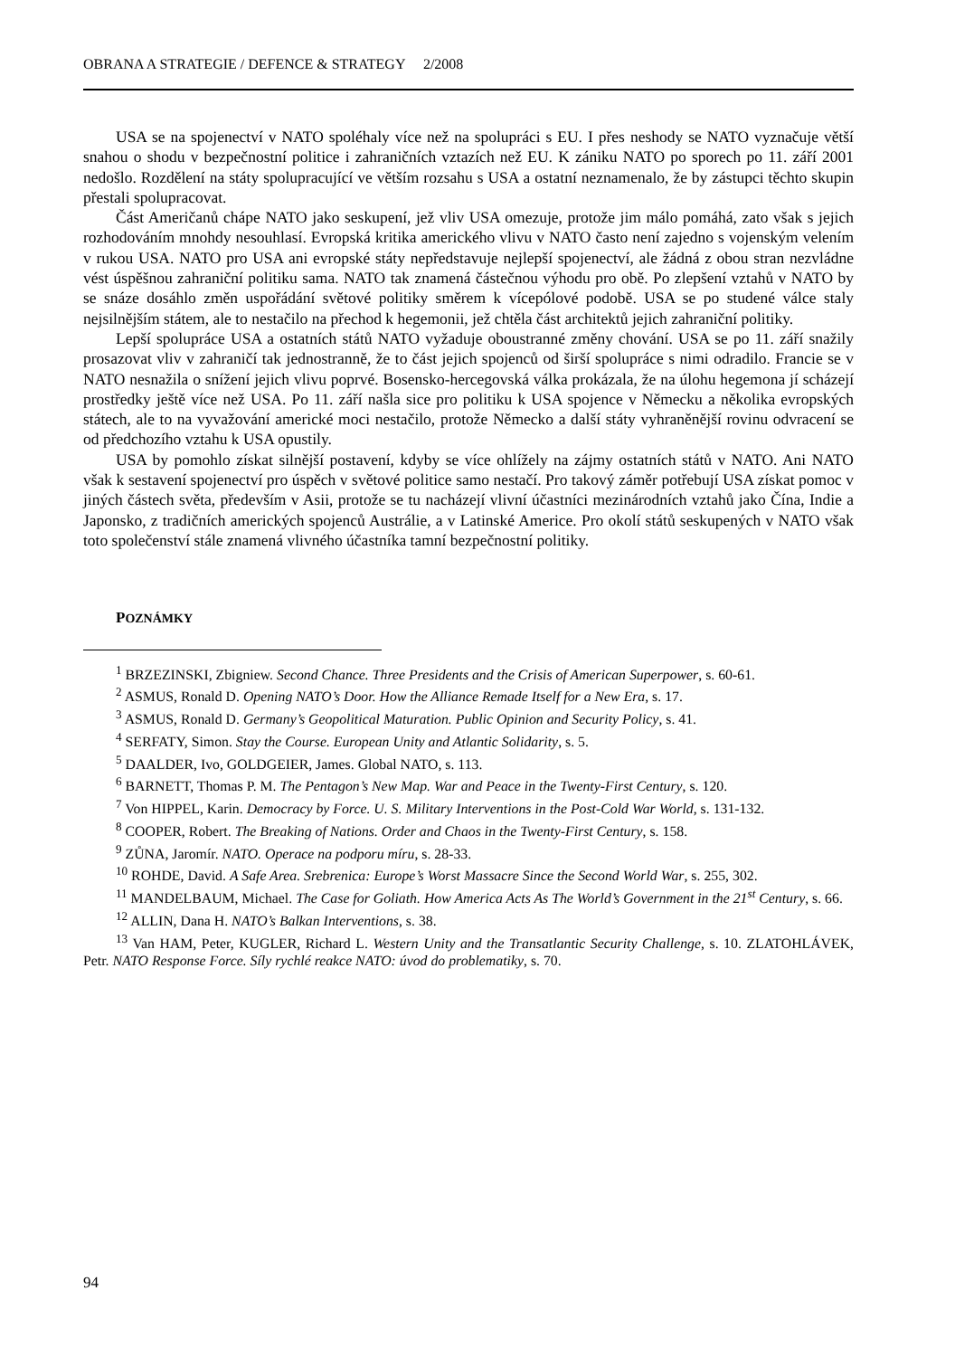OBRANA A STRATEGIE / DEFENCE & STRATEGY 2/2008
USA se na spojenectví v NATO spoléhaly více než na spolupráci s EU. I přes neshody se NATO vyznačuje větší snahou o shodu v bezpečnostní politice i zahraničních vztazích než EU. K zániku NATO po sporech po 11. září 2001 nedošlo. Rozdělení na státy spolupracující ve větším rozsahu s USA a ostatní neznamenalo, že by zástupci těchto skupin přestali spolupracovat.
Část Američanů chápe NATO jako seskupení, jež vliv USA omezuje, protože jim málo pomáhá, zato však s jejich rozhodováním mnohdy nesouhlasí. Evropská kritika amerického vlivu v NATO často není zajedno s vojenským velením v rukou USA. NATO pro USA ani evropské státy nepředstavuje nejlepší spojenectví, ale žádná z obou stran nezvládne vést úspěšnou zahraniční politiku sama. NATO tak znamená částečnou výhodu pro obě. Po zlepšení vztahů v NATO by se snáze dosáhlo změn uspořádání světové politiky směrem k vícepólové podobě. USA se po studené válce staly nejsilnějším státem, ale to nestačilo na přechod k hegemonii, jež chtěla část architektů jejich zahraniční politiky.
Lepší spolupráce USA a ostatních států NATO vyžaduje oboustranné změny chování. USA se po 11. září snažily prosazovat vliv v zahraničí tak jednostranně, že to část jejich spojenců od širší spolupráce s nimi odradilo. Francie se v NATO nesnažila o snížení jejich vlivu poprvé. Bosensko-hercegovská válka prokázala, že na úlohu hegemona jí scházejí prostředky ještě více než USA. Po 11. září našla sice pro politiku k USA spojence v Německu a několika evropských státech, ale to na vyvažování americké moci nestačilo, protože Německo a další státy vyhraněnější rovinu odvracení se od předchozího vztahu k USA opustily.
USA by pomohlo získat silnější postavení, kdyby se více ohlížely na zájmy ostatních států v NATO. Ani NATO však k sestavení spojenectví pro úspěch v světové politice samo nestačí. Pro takový záměr potřebují USA získat pomoc v jiných částech světa, především v Asii, protože se tu nacházejí vlivní účastníci mezinárodních vztahů jako Čína, Indie a Japonsko, z tradičních amerických spojenců Austrálie, a v Latinské Americe. Pro okolí států seskupených v NATO však toto společenství stále znamená vlivného účastníka tamní bezpečnostní politiky.
POZNÁMKY
<sup>1</sup> BRZEZINSKI, Zbigniew. Second Chance. Three Presidents and the Crisis of American Superpower, s. 60-61.
<sup>2</sup> ASMUS, Ronald D. Opening NATO’s Door. How the Alliance Remade Itself for a New Era, s. 17.
<sup>3</sup> ASMUS, Ronald D. Germany’s Geopolitical Maturation. Public Opinion and Security Policy, s. 41.
<sup>4</sup> SERFATY, Simon. Stay the Course. European Unity and Atlantic Solidarity, s. 5.
<sup>5</sup> DAALDER, Ivo, GOLDGEIER, James. Global NATO, s. 113.
<sup>6</sup> BARNETT, Thomas P. M. The Pentagon’s New Map. War and Peace in the Twenty-First Century, s. 120.
<sup>7</sup> Von HIPPEL, Karin. Democracy by Force. U. S. Military Interventions in the Post-Cold War World, s. 131-132.
<sup>8</sup> COOPER, Robert. The Breaking of Nations. Order and Chaos in the Twenty-First Century, s. 158.
<sup>9</sup> ZŮNA, Jaromír. NATO. Operace na podporu míru, s. 28-33.
<sup>10</sup> ROHDE, David. A Safe Area. Srebrenica: Europe’s Worst Massacre Since the Second World War, s. 255, 302.
<sup>11</sup> MANDELBAUM, Michael. The Case for Goliath. How America Acts As The World’s Government in the 21<sup>st</sup> Century, s. 66.
<sup>12</sup> ALLIN, Dana H. NATO’s Balkan Interventions, s. 38.
<sup>13</sup> Van HAM, Peter, KUGLER, Richard L. Western Unity and the Transatlantic Security Challenge, s. 10. ZLATOHLÁVEK, Petr. NATO Response Force. Síly rychlé reakce NATO: úvod do problematiky, s. 70.
94